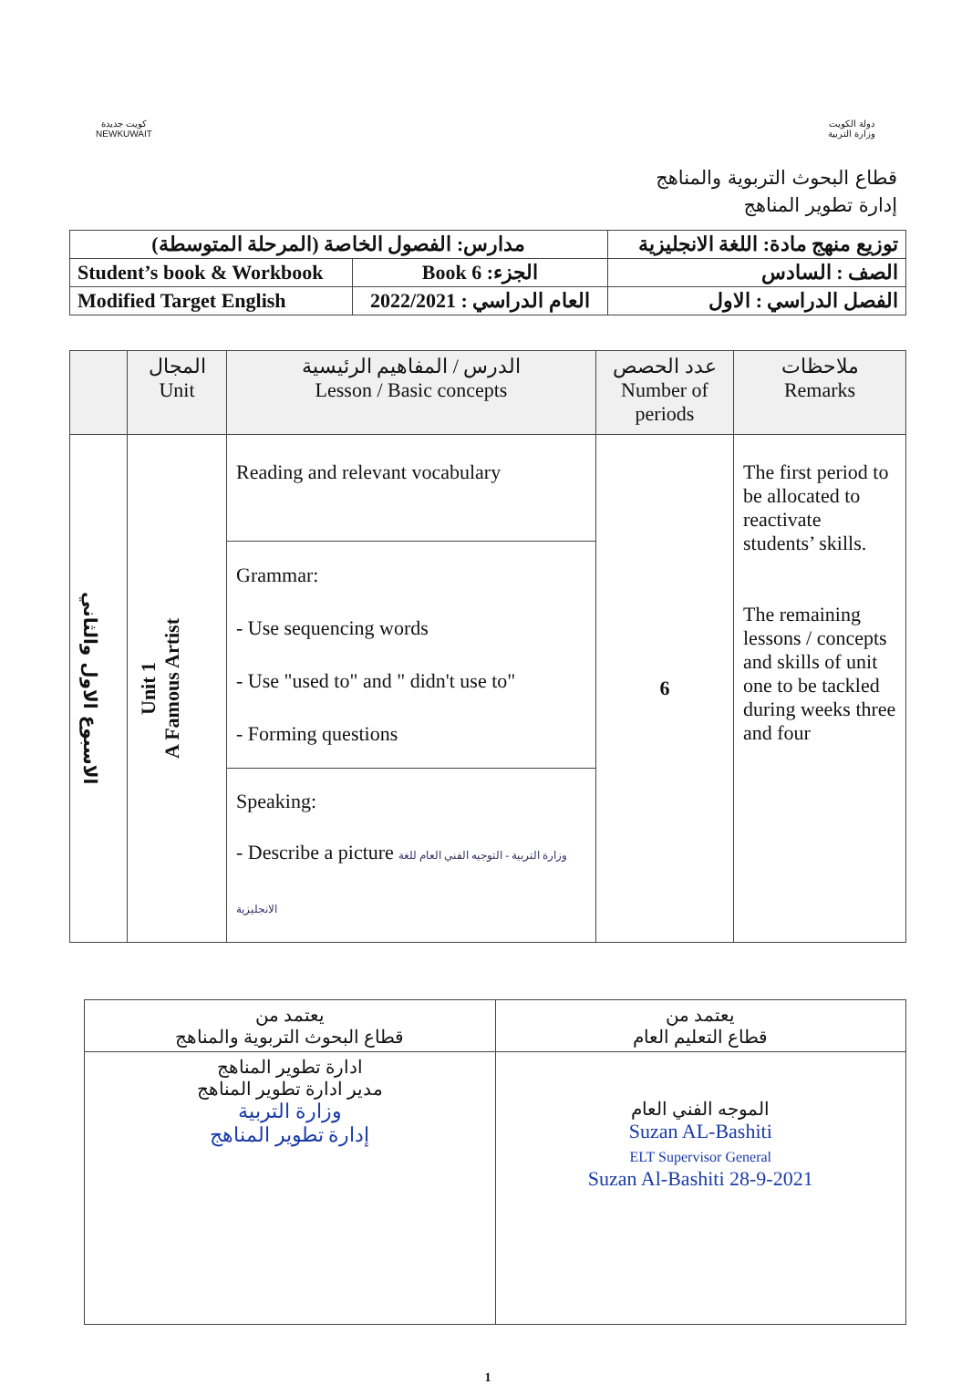كويت جديدة
NEWKUWAIT
دولة الكويت
وزارة التربية
قطاع البحوث التربوية والمناهج
إدارة تطوير المناهج
| مدارس: الفصول الخاصة (المرحلة المتوسطة) | | توزيع منهج مادة: اللغة الانجليزية |
| Student’s book & Workbook | الجزء: Book 6 | الصف : السادس |
| Modified Target English | العام الدراسي : 2022/2021 | الفصل الدراسي : الاول |
| | المجال Unit | الدرس / المفاهيم الرئيسية Lesson / Basic concepts | عدد الحصص Number of periods | ملاحظات Remarks |
| --- | --- | --- | --- | --- |
| الاسبوع الاول والثاني | Unit 1 A Famous Artist | Reading and relevant vocabulary | 6 | The first period to be allocated to reactivate students’ skills. The remaining lessons / concepts and skills of unit one to be tackled during weeks three and four |
| | | Grammar: - Use sequencing words - Use "used to" and " didn't use to" - Forming questions | | |
| | | Speaking: - Describe a picture وزارة التربية - التوجيه الفني العام للغة الانجليزية | | |
| يعتمد من قطاع البحوث التربوية والمناهج | يعتمد من قطاع التعليم العام |
| ادارة تطوير المناهج مدير ادارة تطوير المناهج وزارة التربية إدارة تطوير المناهج | الموجه الفني العام Suzan AL-Bashiti ELT Supervisor General Suzan Al-Bashiti 28-9-2021 |
1